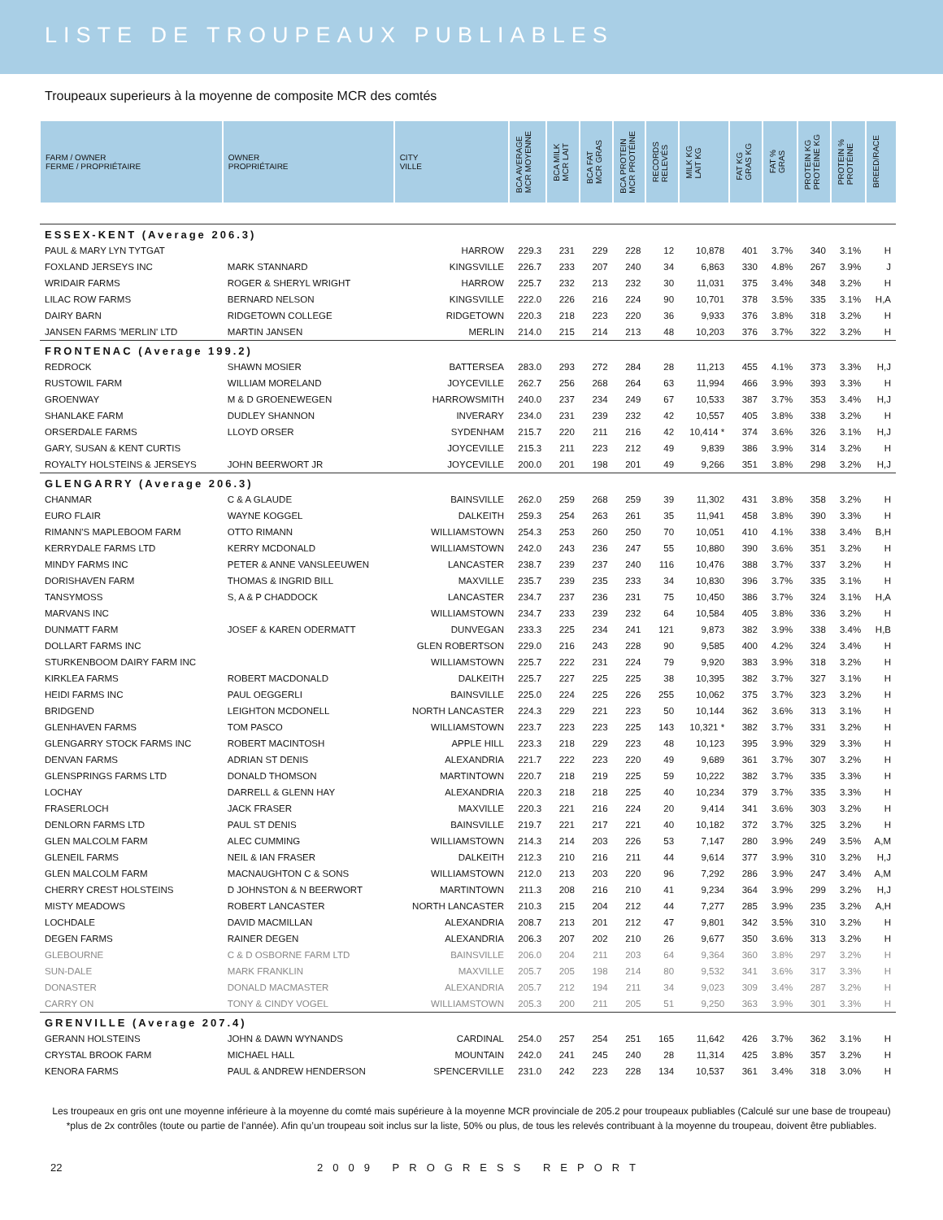LISTE DE TROUPEAUX PUBLIABLES
Troupeaux superieurs à la moyenne de composite MCR des comtés
| FARM / OWNER FERME / PROPRIÉTAIRE | OWNER PROPRIÉTAIRE | CITY VILLE | BCA AVERAGE MCR MOYENNE | BCA MILK MCR LAIT | BCA FAT MCR GRAS | BCA PROTEIN MCR PROTÉINE | RECORDS RELEVÉS | MILK KG LAIT KG | FAT KG GRAS KG | FAT % GRAS | PROTEIN KG PROTÉINE KG | PROTEIN % PROTÉINE | BREED/RACE |
| --- | --- | --- | --- | --- | --- | --- | --- | --- | --- | --- | --- | --- | --- |
| ESSEX-KENT (Average 206.3) | | | | | | | | | | | | | |
| PAUL & MARY LYN TYTGAT | | HARROW | 229.3 | 231 | 229 | 228 | 12 | 10,878 | 401 | 3.7% | 340 | 3.1% | H |
| FOXLAND JERSEYS INC | MARK STANNARD | KINGSVILLE | 226.7 | 233 | 207 | 240 | 34 | 6,863 | 330 | 4.8% | 267 | 3.9% | J |
| WRIDAIR FARMS | ROGER & SHERYL WRIGHT | HARROW | 225.7 | 232 | 213 | 232 | 30 | 11,031 | 375 | 3.4% | 348 | 3.2% | H |
| LILAC ROW FARMS | BERNARD NELSON | KINGSVILLE | 222.0 | 226 | 216 | 224 | 90 | 10,701 | 378 | 3.5% | 335 | 3.1% | H,A |
| DAIRY BARN | RIDGETOWN COLLEGE | RIDGETOWN | 220.3 | 218 | 223 | 220 | 36 | 9,933 | 376 | 3.8% | 318 | 3.2% | H |
| JANSEN FARMS 'MERLIN' LTD | MARTIN JANSEN | MERLIN | 214.0 | 215 | 214 | 213 | 48 | 10,203 | 376 | 3.7% | 322 | 3.2% | H |
| FRONTENAC (Average 199.2) | | | | | | | | | | | | | |
| REDROCK | SHAWN MOSIER | BATTERSEA | 283.0 | 293 | 272 | 284 | 28 | 11,213 | 455 | 4.1% | 373 | 3.3% | H,J |
| RUSTOWIL FARM | WILLIAM MORELAND | JOYCEVILLE | 262.7 | 256 | 268 | 264 | 63 | 11,994 | 466 | 3.9% | 393 | 3.3% | H |
| GROENWAY | M & D GROENEWEGEN | HARROWSMITH | 240.0 | 237 | 234 | 249 | 67 | 10,533 | 387 | 3.7% | 353 | 3.4% | H,J |
| SHANLAKE FARM | DUDLEY SHANNON | INVERARY | 234.0 | 231 | 239 | 232 | 42 | 10,557 | 405 | 3.8% | 338 | 3.2% | H |
| ORSERDALE FARMS | LLOYD ORSER | SYDENHAM | 215.7 | 220 | 211 | 216 | 42 | 10,414 * | 374 | 3.6% | 326 | 3.1% | H,J |
| GARY, SUSAN & KENT CURTIS | | JOYCEVILLE | 215.3 | 211 | 223 | 212 | 49 | 9,839 | 386 | 3.9% | 314 | 3.2% | H |
| ROYALTY HOLSTEINS & JERSEYS | JOHN BEERWORT JR | JOYCEVILLE | 200.0 | 201 | 198 | 201 | 49 | 9,266 | 351 | 3.8% | 298 | 3.2% | H,J |
| GLENGARRY (Average 206.3) | | | | | | | | | | | | | |
| CHANMAR | C & A GLAUDE | BAINSVILLE | 262.0 | 259 | 268 | 259 | 39 | 11,302 | 431 | 3.8% | 358 | 3.2% | H |
| EURO FLAIR | WAYNE KOGGEL | DALKEITH | 259.3 | 254 | 263 | 261 | 35 | 11,941 | 458 | 3.8% | 390 | 3.3% | H |
| RIMANN'S MAPLEBOOM FARM | OTTO RIMANN | WILLIAMSTOWN | 254.3 | 253 | 260 | 250 | 70 | 10,051 | 410 | 4.1% | 338 | 3.4% | B,H |
| KERRYDALE FARMS LTD | KERRY MCDONALD | WILLIAMSTOWN | 242.0 | 243 | 236 | 247 | 55 | 10,880 | 390 | 3.6% | 351 | 3.2% | H |
| MINDY FARMS INC | PETER & ANNE VANSLEEUWEN | LANCASTER | 238.7 | 239 | 237 | 240 | 116 | 10,476 | 388 | 3.7% | 337 | 3.2% | H |
| DORISHAVEN FARM | THOMAS & INGRID BILL | MAXVILLE | 235.7 | 239 | 235 | 233 | 34 | 10,830 | 396 | 3.7% | 335 | 3.1% | H |
| TANSYMOSS | S, A & P CHADDOCK | LANCASTER | 234.7 | 237 | 236 | 231 | 75 | 10,450 | 386 | 3.7% | 324 | 3.1% | H,A |
| MARVANS INC | | WILLIAMSTOWN | 234.7 | 233 | 239 | 232 | 64 | 10,584 | 405 | 3.8% | 336 | 3.2% | H |
| DUNMATT FARM | JOSEF & KAREN ODERMATT | DUNVEGAN | 233.3 | 225 | 234 | 241 | 121 | 9,873 | 382 | 3.9% | 338 | 3.4% | H,B |
| DOLLART FARMS INC | | GLEN ROBERTSON | 229.0 | 216 | 243 | 228 | 90 | 9,585 | 400 | 4.2% | 324 | 3.4% | H |
| STURKENBOOM DAIRY FARM INC | | WILLIAMSTOWN | 225.7 | 222 | 231 | 224 | 79 | 9,920 | 383 | 3.9% | 318 | 3.2% | H |
| KIRKLEA FARMS | ROBERT MACDONALD | DALKEITH | 225.7 | 227 | 225 | 225 | 38 | 10,395 | 382 | 3.7% | 327 | 3.1% | H |
| HEIDI FARMS INC | PAUL OEGGERLI | BAINSVILLE | 225.0 | 224 | 225 | 226 | 255 | 10,062 | 375 | 3.7% | 323 | 3.2% | H |
| BRIDGEND | LEIGHTON MCDONELL | NORTH LANCASTER | 224.3 | 229 | 221 | 223 | 50 | 10,144 | 362 | 3.6% | 313 | 3.1% | H |
| GLENHAVEN FARMS | TOM PASCO | WILLIAMSTOWN | 223.7 | 223 | 223 | 225 | 143 | 10,321 * | 382 | 3.7% | 331 | 3.2% | H |
| GLENGARRY STOCK FARMS INC | ROBERT MACINTOSH | APPLE HILL | 223.3 | 218 | 229 | 223 | 48 | 10,123 | 395 | 3.9% | 329 | 3.3% | H |
| DENVAN FARMS | ADRIAN ST DENIS | ALEXANDRIA | 221.7 | 222 | 223 | 220 | 49 | 9,689 | 361 | 3.7% | 307 | 3.2% | H |
| GLENSPRINGS FARMS LTD | DONALD THOMSON | MARTINTOWN | 220.7 | 218 | 219 | 225 | 59 | 10,222 | 382 | 3.7% | 335 | 3.3% | H |
| LOCHAY | DARRELL & GLENN HAY | ALEXANDRIA | 220.3 | 218 | 218 | 225 | 40 | 10,234 | 379 | 3.7% | 335 | 3.3% | H |
| FRASERLOCH | JACK FRASER | MAXVILLE | 220.3 | 221 | 216 | 224 | 20 | 9,414 | 341 | 3.6% | 303 | 3.2% | H |
| DENLORN FARMS LTD | PAUL ST DENIS | BAINSVILLE | 219.7 | 221 | 217 | 221 | 40 | 10,182 | 372 | 3.7% | 325 | 3.2% | H |
| GLEN MALCOLM FARM | ALEC CUMMING | WILLIAMSTOWN | 214.3 | 214 | 203 | 226 | 53 | 7,147 | 280 | 3.9% | 249 | 3.5% | A,M |
| GLENEIL FARMS | NEIL & IAN FRASER | DALKEITH | 212.3 | 210 | 216 | 211 | 44 | 9,614 | 377 | 3.9% | 310 | 3.2% | H,J |
| GLEN MALCOLM FARM | MACNAUGHTON C & SONS | WILLIAMSTOWN | 212.0 | 213 | 203 | 220 | 96 | 7,292 | 286 | 3.9% | 247 | 3.4% | A,M |
| CHERRY CREST HOLSTEINS | D JOHNSTON & N BEERWORT | MARTINTOWN | 211.3 | 208 | 216 | 210 | 41 | 9,234 | 364 | 3.9% | 299 | 3.2% | H,J |
| MISTY MEADOWS | ROBERT LANCASTER | NORTH LANCASTER | 210.3 | 215 | 204 | 212 | 44 | 7,277 | 285 | 3.9% | 235 | 3.2% | A,H |
| LOCHDALE | DAVID MACMILLAN | ALEXANDRIA | 208.7 | 213 | 201 | 212 | 47 | 9,801 | 342 | 3.5% | 310 | 3.2% | H |
| DEGEN FARMS | RAINER DEGEN | ALEXANDRIA | 206.3 | 207 | 202 | 210 | 26 | 9,677 | 350 | 3.6% | 313 | 3.2% | H |
| GLEBOURNE | C & D OSBORNE FARM LTD | BAINSVILLE | 206.0 | 204 | 211 | 203 | 64 | 9,364 | 360 | 3.8% | 297 | 3.2% | H |
| SUN-DALE | MARK FRANKLIN | MAXVILLE | 205.7 | 205 | 198 | 214 | 80 | 9,532 | 341 | 3.6% | 317 | 3.3% | H |
| DONASTER | DONALD MACMASTER | ALEXANDRIA | 205.7 | 212 | 194 | 211 | 34 | 9,023 | 309 | 3.4% | 287 | 3.2% | H |
| CARRY ON | TONY & CINDY VOGEL | WILLIAMSTOWN | 205.3 | 200 | 211 | 205 | 51 | 9,250 | 363 | 3.9% | 301 | 3.3% | H |
| GRENVILLE (Average 207.4) | | | | | | | | | | | | | |
| GERANN HOLSTEINS | JOHN & DAWN WYNANDS | CARDINAL | 254.0 | 257 | 254 | 251 | 165 | 11,642 | 426 | 3.7% | 362 | 3.1% | H |
| CRYSTAL BROOK FARM | MICHAEL HALL | MOUNTAIN | 242.0 | 241 | 245 | 240 | 28 | 11,314 | 425 | 3.8% | 357 | 3.2% | H |
| KENORA FARMS | PAUL & ANDREW HENDERSON | SPENCERVILLE | 231.0 | 242 | 223 | 228 | 134 | 10,537 | 361 | 3.4% | 318 | 3.0% | H |
Les troupeaux en gris ont une moyenne inférieure à la moyenne du comté mais supérieure à la moyenne MCR provinciale de 205.2 pour troupeaux publiables (Calculé sur une base de troupeau)
*plus de 2x contrôles (toute ou partie de l’année). Afin qu’un troupeau soit inclus sur la liste, 50% ou plus, de tous les relevés contribuant à la moyenne du troupeau, doivent être publiables.
22 2009 PROGRESS REPORT